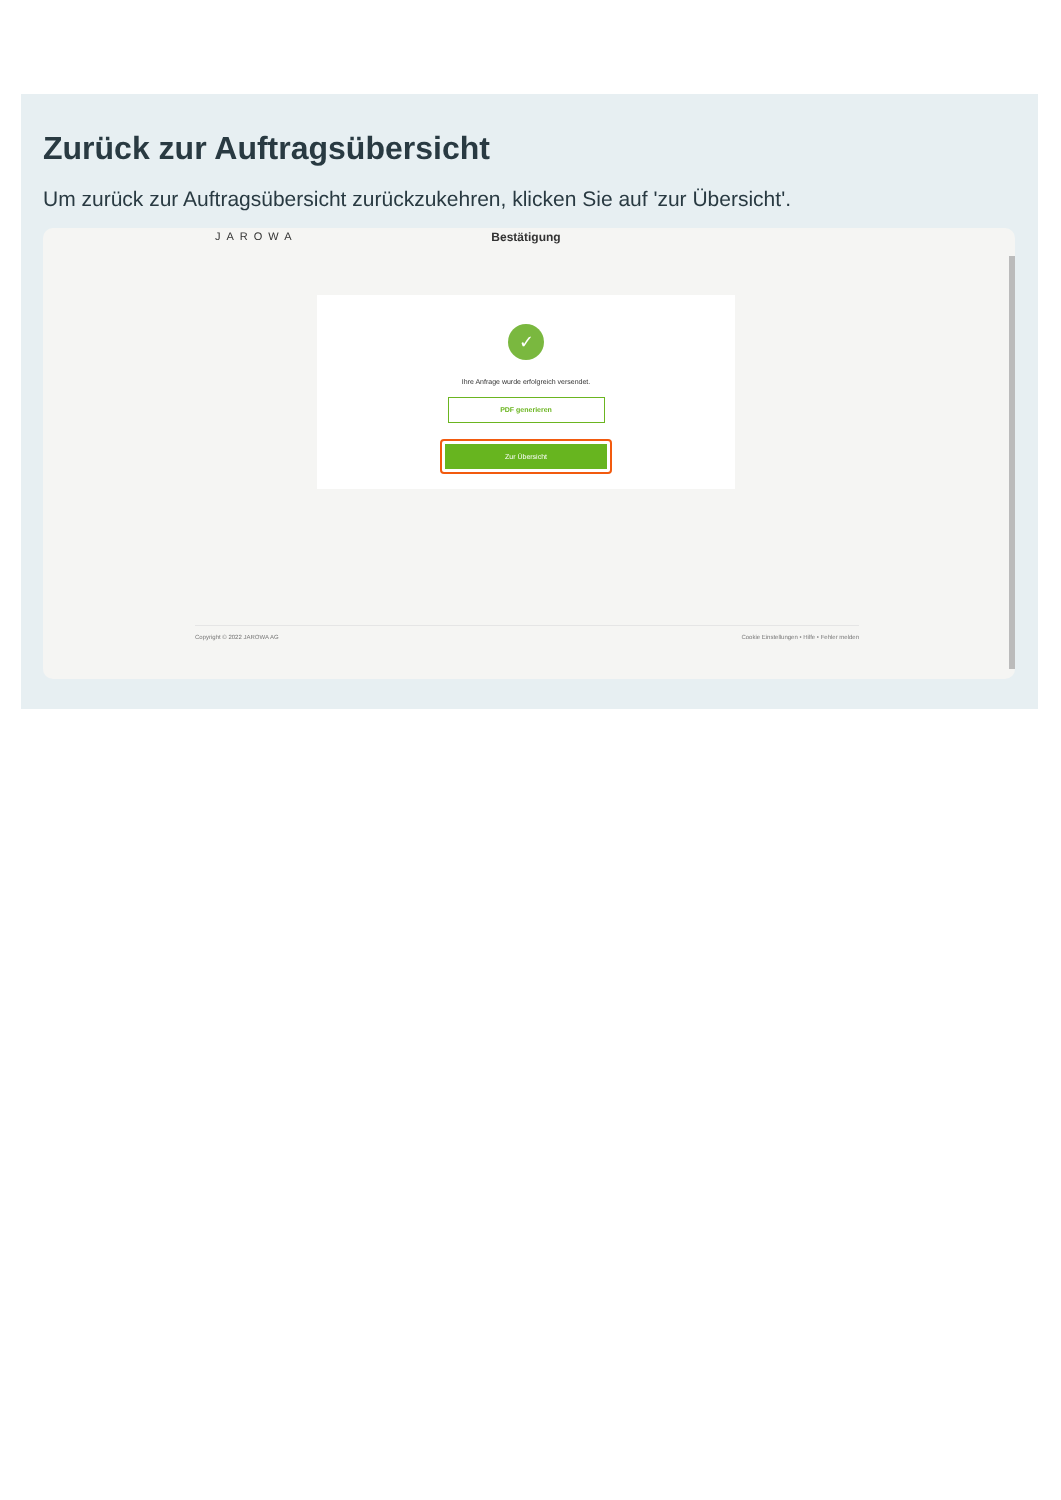Zurück zur Auftragsübersicht
Um zurück zur Auftragsübersicht zurückzukehren, klicken Sie auf 'zur Übersicht'.
JAROWA
Bestätigung
✓
Ihre Anfrage wurde erfolgreich versendet.
PDF generieren
Zur Übersicht
Copyright © 2022 JAROWA AG Cookie Einstellungen • Hilfe • Fehler melden